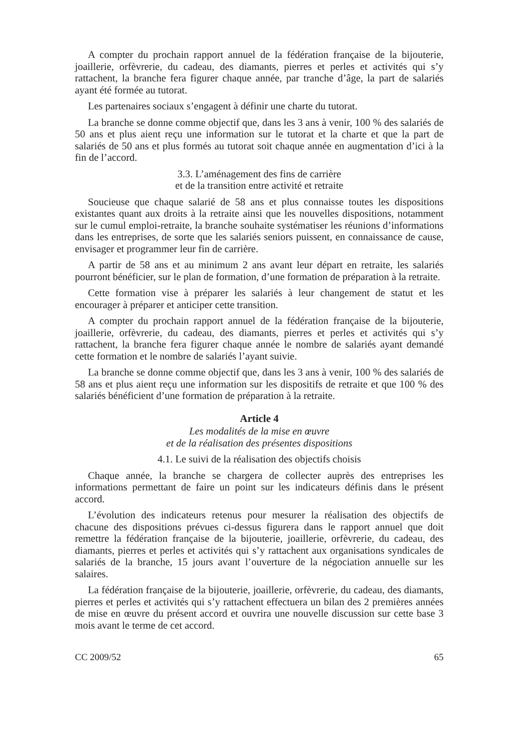A compter du prochain rapport annuel de la fédération française de la bijouterie, joaillerie, orfèvrerie, du cadeau, des diamants, pierres et perles et activités qui s’y rattachent, la branche fera figurer chaque année, par tranche d’âge, la part de salariés ayant été formée au tutorat.
Les partenaires sociaux s’engagent à définir une charte du tutorat.
La branche se donne comme objectif que, dans les 3 ans à venir, 100 % des salariés de 50 ans et plus aient reçu une information sur le tutorat et la charte et que la part de salariés de 50 ans et plus formés au tutorat soit chaque année en augmentation d’ici à la fin de l’accord.
3.3. L’aménagement des fins de carrière
et de la transition entre activité et retraite
Soucieuse que chaque salarié de 58 ans et plus connaisse toutes les dispositions existantes quant aux droits à la retraite ainsi que les nouvelles dispositions, notamment sur le cumul emploi-retraite, la branche souhaite systématiser les réunions d’informations dans les entreprises, de sorte que les salariés seniors puissent, en connaissance de cause, envisager et programmer leur fin de carrière.
A partir de 58 ans et au minimum 2 ans avant leur départ en retraite, les salariés pourront bénéficier, sur le plan de formation, d’une formation de préparation à la retraite.
Cette formation vise à préparer les salariés à leur changement de statut et les encourager à préparer et anticiper cette transition.
A compter du prochain rapport annuel de la fédération française de la bijouterie, joaillerie, orfèvrerie, du cadeau, des diamants, pierres et perles et activités qui s’y rattachent, la branche fera figurer chaque année le nombre de salariés ayant demandé cette formation et le nombre de salariés l’ayant suivie.
La branche se donne comme objectif que, dans les 3 ans à venir, 100 % des salariés de 58 ans et plus aient reçu une information sur les dispositifs de retraite et que 100 % des salariés bénéficient d’une formation de préparation à la retraite.
Article 4
Les modalités de la mise en œuvre
et de la réalisation des présentes dispositions
4.1. Le suivi de la réalisation des objectifs choisis
Chaque année, la branche se chargera de collecter auprès des entreprises les informations permettant de faire un point sur les indicateurs définis dans le présent accord.
L’évolution des indicateurs retenus pour mesurer la réalisation des objectifs de chacune des dispositions prévues ci-dessus figurera dans le rapport annuel que doit remettre la fédération française de la bijouterie, joaillerie, orfèvrerie, du cadeau, des diamants, pierres et perles et activités qui s’y rattachent aux organisations syndicales de salariés de la branche, 15 jours avant l’ouverture de la négociation annuelle sur les salaires.
La fédération française de la bijouterie, joaillerie, orfèvrerie, du cadeau, des diamants, pierres et perles et activités qui s’y rattachent effectuera un bilan des 2 premières années de mise en œuvre du présent accord et ouvrira une nouvelle discussion sur cette base 3 mois avant le terme de cet accord.
CC 2009/52 65